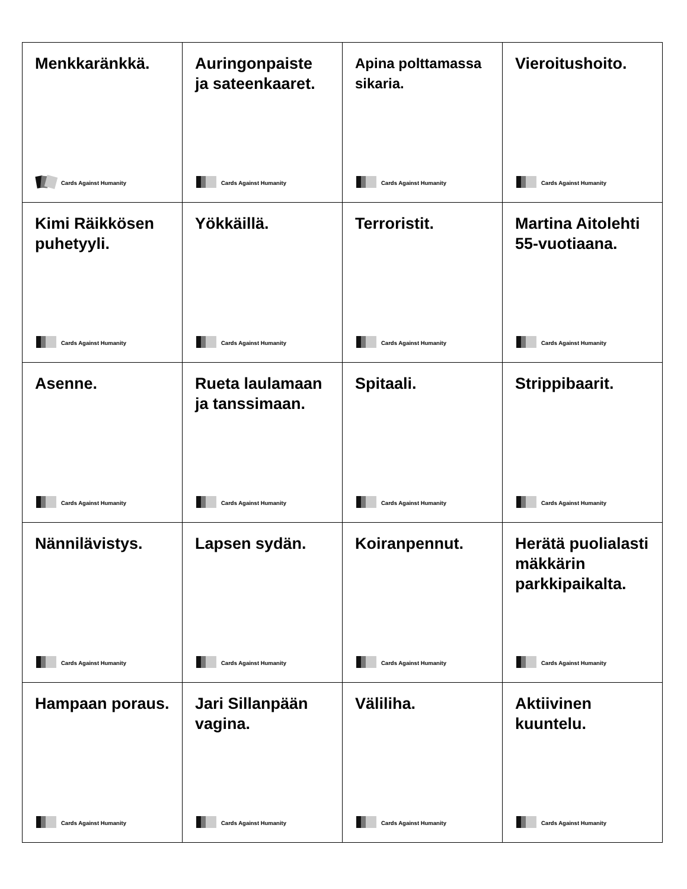| Menkkaränkkä. Cards Against Humanity | Auringonpaiste ja sateenkaaret. Cards Against Humanity | Apina polttamassa sikaria. Cards Against Humanity | Vieroitushoito. Cards Against Humanity |
| Kimi Räikkösen puhetyyli. Cards Against Humanity | Yökkäillä. Cards Against Humanity | Terroristit. Cards Against Humanity | Martina Aitolehti 55-vuotiaana. Cards Against Humanity |
| Asenne. Cards Against Humanity | Rueta laulamaan ja tanssimaan. Cards Against Humanity | Spitaali. Cards Against Humanity | Strippibaarit. Cards Against Humanity |
| Nännilävistys. Cards Against Humanity | Lapsen sydän. Cards Against Humanity | Koiranpennut. Cards Against Humanity | Herätä puolialasti mäkkärin parkkipaikalta. Cards Against Humanity |
| Hampaan poraus. Cards Against Humanity | Jari Sillanpään vagina. Cards Against Humanity | Väliliha. Cards Against Humanity | Aktiivinen kuuntelu. Cards Against Humanity |